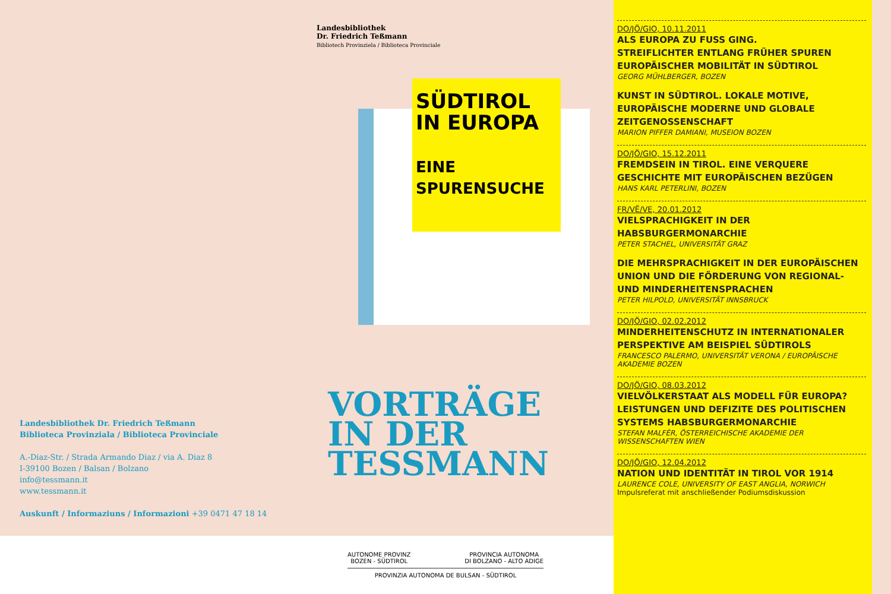Landesbibliothek
Dr. Friedrich Teßmann
Bibliotech Provinziela / Biblioteca Provinciale
SÜDTIROL
IN EUROPA
EINE
SPURENSUCHE
VORTRÄGE
IN DER
TESSMANN
Landesbibliothek Dr. Friedrich Teßmann
Biblioteca Provinziala / Biblioteca Provinciale
A.-Diaz-Str. / Strada Armando Diaz / via A. Diaz 8
I-39100 Bozen / Balsan / Bolzano
info@tessmann.it
www.tessmann.it
Auskunft / Informaziuns / Informazioni +39 0471 47 18 14
AUTONOME PROVINZ
BOZEN - SÜDTIROL PROVINCIA AUTONOMA
DI BOLZANO - ALTO ADIGE
PROVINZIA AUTONOMA DE BULSAN - SÜDTIROL
DO/JÖ/GIO, 10.11.2011
ALS EUROPA ZU FUSS GING.
STREIFLICHTER ENTLANG FRÜHER SPUREN EUROPÄISCHER MOBILITÄT IN SÜDTIROL
GEORG MÜHLBERGER, BOZEN
KUNST IN SÜDTIROL. LOKALE MOTIVE, EUROPÄISCHE MODERNE UND GLOBALE ZEITGENOSSENSCHAFT
MARION PIFFER DAMIANI, MUSEION BOZEN
DO/JÖ/GIO, 15.12.2011
FREMDSEIN IN TIROL. EINE VERQUERE GESCHICHTE MIT EUROPÄISCHEN BEZÜGEN
HANS KARL PETERLINI, BOZEN
FR/VË/VE, 20.01.2012
VIELSPRACHIGKEIT IN DER HABSBURGERMONARCHIE
PETER STACHEL, UNIVERSITÄT GRAZ
DIE MEHRSPRACHIGKEIT IN DER EUROPÄISCHEN UNION UND DIE FÖRDERUNG VON REGIONAL- UND MINDERHEITENSPRACHEN
PETER HILPOLD, UNIVERSITÄT INNSBRUCK
DO/JÖ/GIO, 02.02.2012
MINDERHEITENSCHUTZ IN INTERNATIONALER PERSPEKTIVE AM BEISPIEL SÜDTIROLS
FRANCESCO PALERMO, UNIVERSITÄT VERONA / EUROPÄISCHE AKADEMIE BOZEN
DO/JÖ/GIO, 08.03.2012
VIELVÖLKERSTAAT ALS MODELL FÜR EUROPA? LEISTUNGEN UND DEFIZITE DES POLITISCHEN SYSTEMS HABSBURGERMONARCHIE
STEFAN MALFÈR, ÖSTERREICHISCHE AKADEMIE DER WISSENSCHAFTEN WIEN
DO/JÖ/GIO, 12.04.2012
NATION UND IDENTITÄT IN TIROL VOR 1914
LAURENCE COLE, UNIVERSITY OF EAST ANGLIA, NORWICH
Impulsreferat mit anschließender Podiumsdiskussion